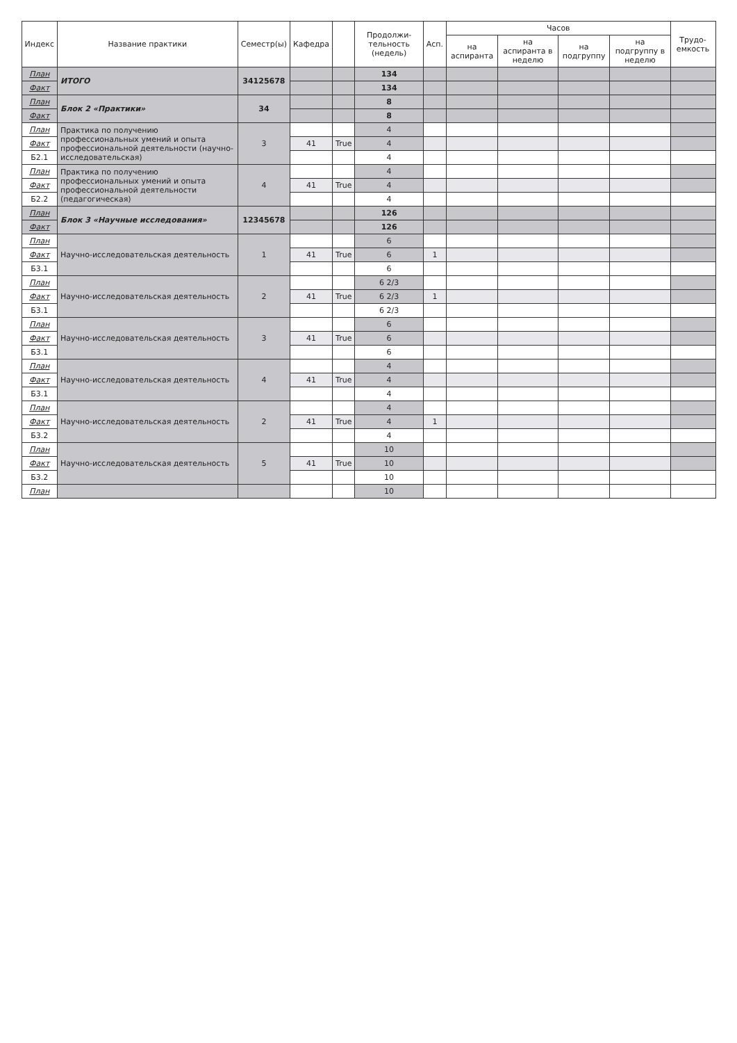| Индекс | Название практики | Семестр(ы) | Кафедра | | Продолжи-тельность (недель) | Асп. | Часов | | | | Трудо-емкость |
| --- | --- | --- | --- | --- | --- | --- | --- | --- | --- | --- | --- |
| | | | | | | | на аспиранта | на аспиранта в неделю | на подгруппу | на подгруппу в неделю | |
| План | ИТОГО | 34125678 | | | 134 | | | | | | |
| Факт | | | | | 134 | | | | | | |
| План | Блок 2 «Практики» | 34 | | | 8 | | | | | | |
| Факт | | | | | 8 | | | | | | |
| План | Практика по получению профессиональных умений и опыта профессиональной деятельности (научно-исследовательская) | 3 | | | 4 | | | | | | |
| Факт | | | 41 | True | 4 | | | | | | |
| Б2.1 | | | | | 4 | | | | | | |
| План | Практика по получению профессиональных умений и опыта профессиональной деятельности (педагогическая) | 4 | | | 4 | | | | | | |
| Факт | | | 41 | True | 4 | | | | | | |
| Б2.2 | | | | | 4 | | | | | | |
| План | Блок 3 «Научные исследования» | 12345678 | | | 126 | | | | | | |
| Факт | | | | | 126 | | | | | | |
| План | Научно-исследовательская деятельность | 1 | | | 6 | | | | | | |
| Факт | | | 41 | True | 6 | 1 | | | | | |
| Б3.1 | | | | | 6 | | | | | | |
| План | Научно-исследовательская деятельность | 2 | | | 6 2/3 | | | | | | |
| Факт | | | 41 | True | 6 2/3 | 1 | | | | | |
| Б3.1 | | | | | 6 2/3 | | | | | | |
| План | Научно-исследовательская деятельность | 3 | | | 6 | | | | | | |
| Факт | | | 41 | True | 6 | | | | | | |
| Б3.1 | | | | | 6 | | | | | | |
| План | Научно-исследовательская деятельность | 4 | | | 4 | | | | | | |
| Факт | | | 41 | True | 4 | | | | | | |
| Б3.1 | | | | | 4 | | | | | | |
| План | Научно-исследовательская деятельность | 2 | | | 4 | | | | | | |
| Факт | | | 41 | True | 4 | 1 | | | | | |
| Б3.2 | | | | | 4 | | | | | | |
| План | Научно-исследовательская деятельность | 5 | | | 10 | | | | | | |
| Факт | | | 41 | True | 10 | | | | | | |
| Б3.2 | | | | | 10 | | | | | | |
| План | | | | | 10 | | | | | | |